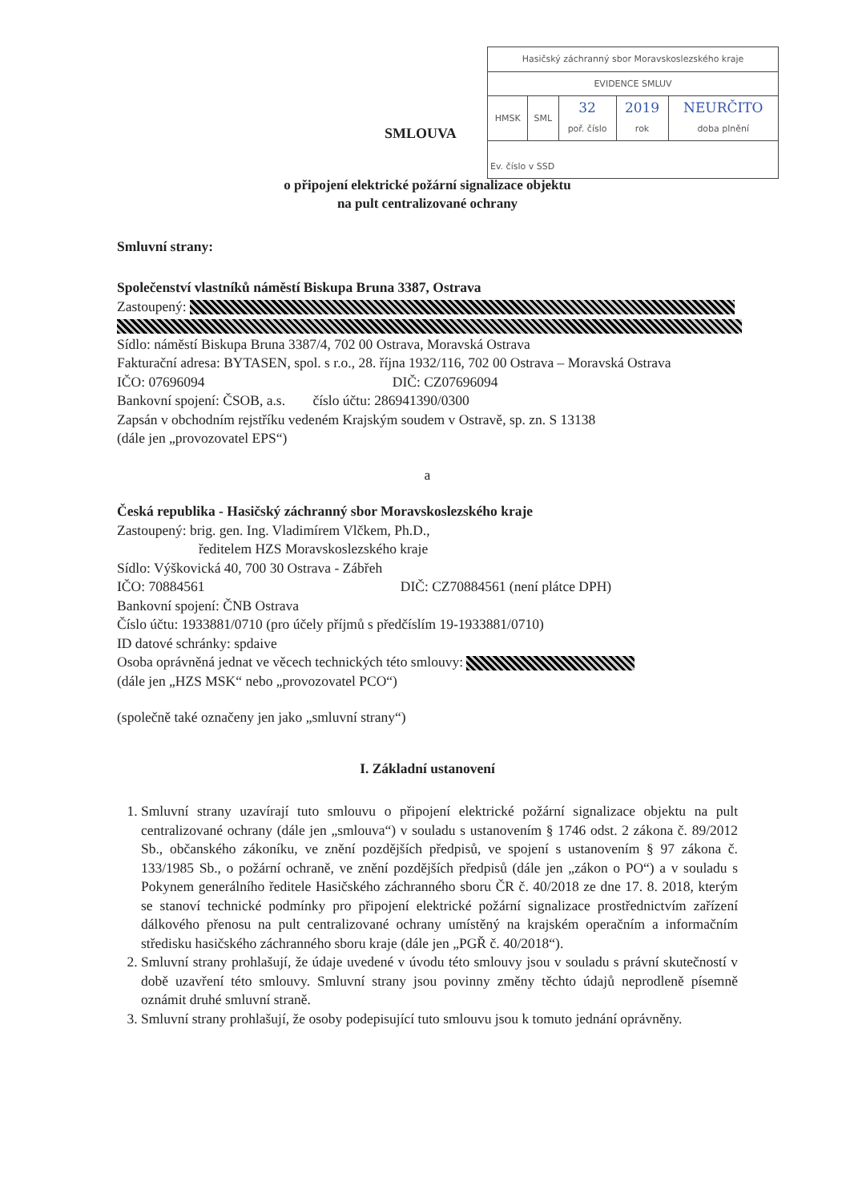| Hasičský záchranný sbor Moravskoslezského kraje | | | | |
| EVIDENCE SMLUV | | | | |
| HMSK | SML | 32 poř. číslo | 2019 rok | NEURČITO doba plnění |
| Ev. číslo v SSD | | | | |
SMLOUVA
o připojení elektrické požární signalizace objektu
na pult centralizované ochrany
Smluvní strany:
Společenství vlastníků náměstí Biskupa Bruna 3387, Ostrava
Zastoupený:
Sídlo: náměstí Biskupa Bruna 3387/4, 702 00 Ostrava, Moravská Ostrava
Fakturační adresa: BYTASEN, spol. s r.o., 28. října 1932/116, 702 00 Ostrava – Moravská Ostrava
IČO: 07696094 DIČ: CZ07696094
Bankovní spojení: ČSOB, a.s. číslo účtu: 286941390/0300
Zapsán v obchodním rejstříku vedeném Krajským soudem v Ostravě, sp. zn. S 13138
(dále jen „provozovatel EPS“)
a
Česká republika - Hasičský záchranný sbor Moravskoslezského kraje
Zastoupený: brig. gen. Ing. Vladimírem Vlčkem, Ph.D.,
ředitelem HZS Moravskoslezského kraje
Sídlo: Výškovická 40, 700 30 Ostrava - Zábřeh
IČO: 70884561 DIČ: CZ70884561 (není plátce DPH)
Bankovní spojení: ČNB Ostrava
Číslo účtu: 1933881/0710 (pro účely příjmů s předčíslím 19-1933881/0710)
ID datové schránky: spdaive
Osoba oprávněná jednat ve věcech technických této smlouvy:
(dále jen „HZS MSK“ nebo „provozovatel PCO“)
(společně také označeny jen jako „smluvní strany“)
I. Základní ustanovení
1. Smluvní strany uzavírají tuto smlouvu o připojení elektrické požární signalizace objektu na pult centralizované ochrany (dále jen „smlouva“) v souladu s ustanovením § 1746 odst. 2 zákona č. 89/2012 Sb., občanského zákoníku, ve znění pozdějších předpisů, ve spojení s ustanovením § 97 zákona č. 133/1985 Sb., o požární ochraně, ve znění pozdějších předpisů (dále jen „zákon o PO“) a v souladu s Pokynem generálního ředitele Hasičského záchranného sboru ČR č. 40/2018 ze dne 17. 8. 2018, kterým se stanoví technické podmínky pro připojení elektrické požární signalizace prostřednictvím zařízení dálkového přenosu na pult centralizované ochrany umístěný na krajském operačním a informačním středisku hasičského záchranného sboru kraje (dále jen „PGŘ č. 40/2018“).
2. Smluvní strany prohlašují, že údaje uvedené v úvodu této smlouvy jsou v souladu s právní skutečností v době uzavření této smlouvy. Smluvní strany jsou povinny změny těchto údajů neprodleně písemně oznámit druhé smluvní straně.
3. Smluvní strany prohlašují, že osoby podepisující tuto smlouvu jsou k tomuto jednání oprávněny.